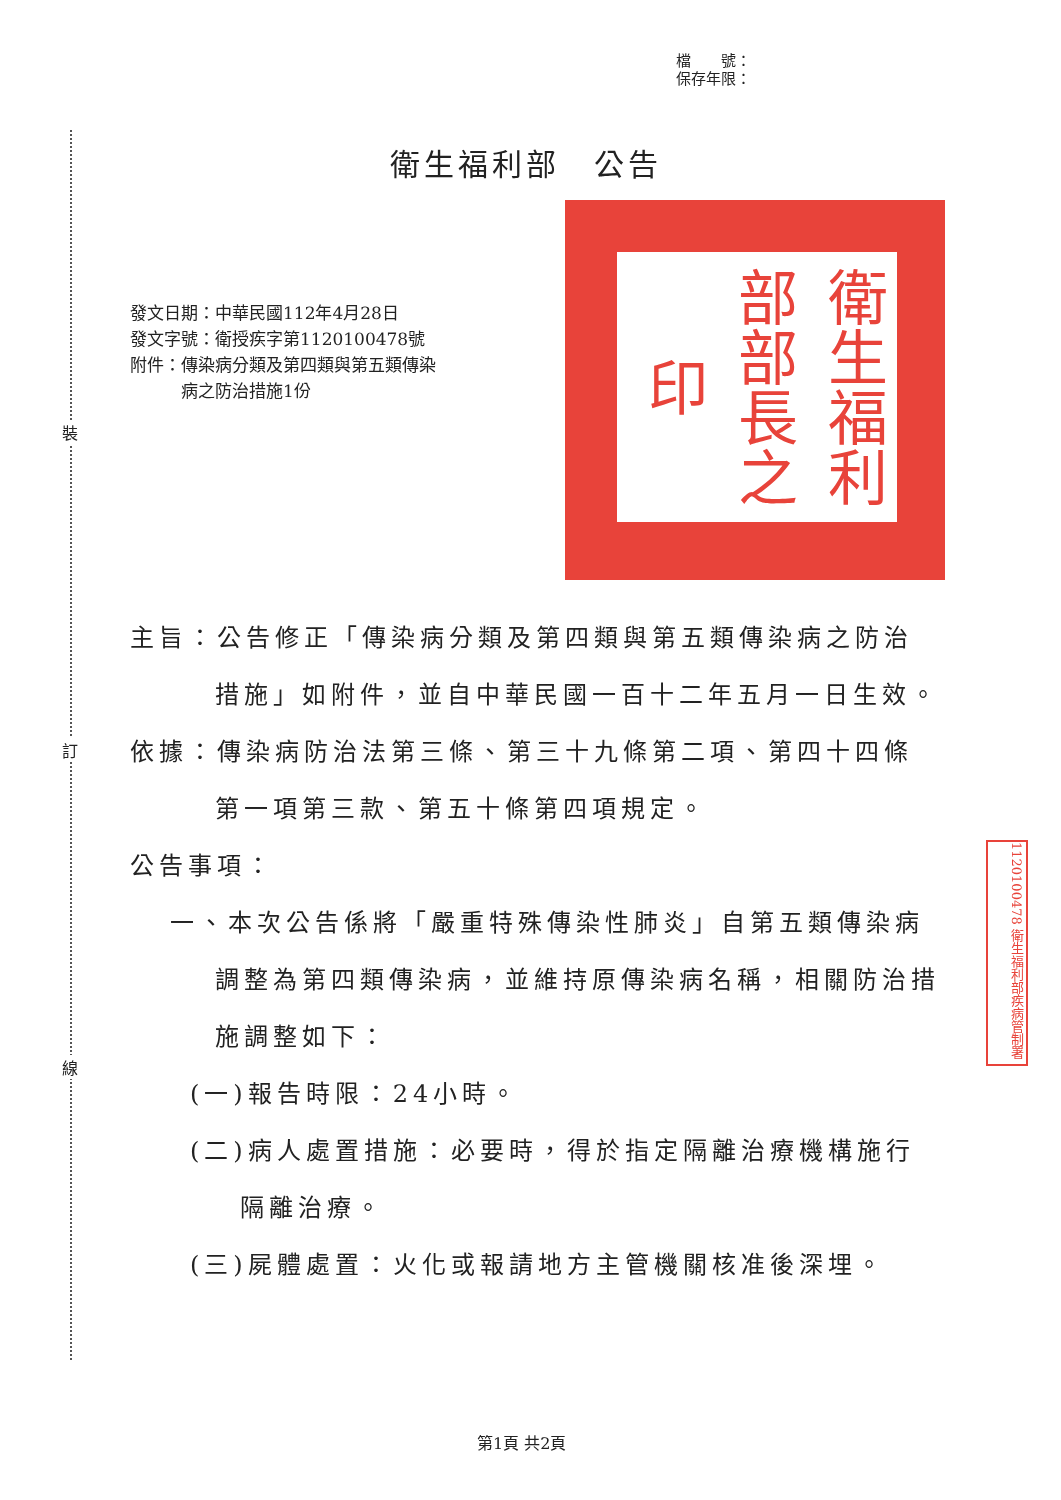裝
訂
線
檔　　號：
保存年限：
衛生福利部　公告
發文日期：中華民國112年4月28日
發文字號：衛授疾字第1120100478號
附件：傳染病分類及第四類與第五類傳染
　　　病之防治措施1份
衛生福利部部長之印
1120100478 衛生福利部疾病管制署
主旨：公告修正「傳染病分類及第四類與第五類傳染病之防治措施」如附件，並自中華民國一百十二年五月一日生效。
依據：傳染病防治法第三條、第三十九條第二項、第四十四條第一項第三款、第五十條第四項規定。
公告事項：
一、本次公告係將「嚴重特殊傳染性肺炎」自第五類傳染病調整為第四類傳染病，並維持原傳染病名稱，相關防治措施調整如下：
(一)報告時限：24小時。
(二)病人處置措施：必要時，得於指定隔離治療機構施行隔離治療。
(三)屍體處置：火化或報請地方主管機關核准後深埋。
第1頁 共2頁